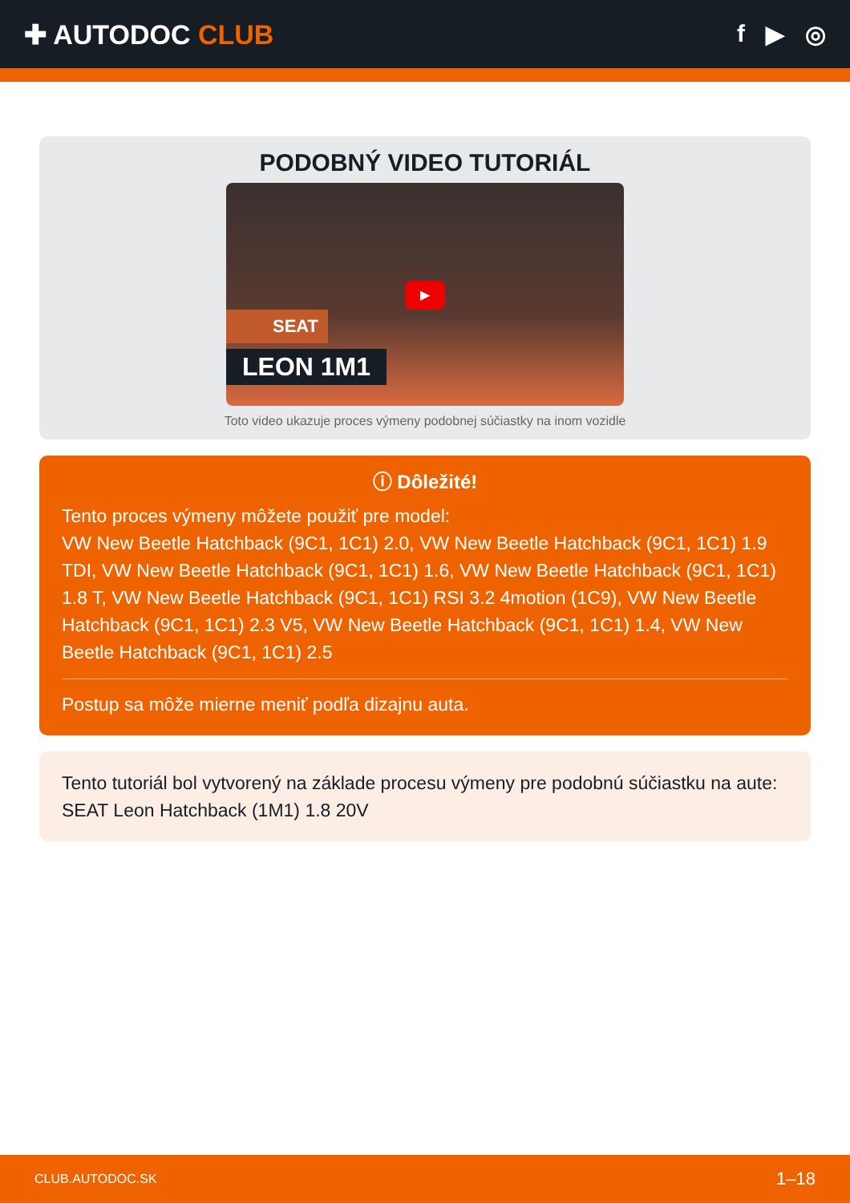✚ AUTODOC CLUB f ▶ ◎
PODOBNÝ VIDEO TUTORIÁL
▶
SEAT
LEON 1M1
Toto video ukazuje proces výmeny podobnej súčiastky na inom vozidle
ⓘ Dôležité!
Tento proces výmeny môžete použiť pre model:
VW New Beetle Hatchback (9C1, 1C1) 2.0, VW New Beetle Hatchback (9C1, 1C1) 1.9 TDI, VW New Beetle Hatchback (9C1, 1C1) 1.6, VW New Beetle Hatchback (9C1, 1C1) 1.8 T, VW New Beetle Hatchback (9C1, 1C1) RSI 3.2 4motion (1C9), VW New Beetle Hatchback (9C1, 1C1) 2.3 V5, VW New Beetle Hatchback (9C1, 1C1) 1.4, VW New Beetle Hatchback (9C1, 1C1) 2.5
Postup sa môže mierne meniť podľa dizajnu auta.
Tento tutoriál bol vytvorený na základe procesu výmeny pre podobnú súčiastku na aute: SEAT Leon Hatchback (1M1) 1.8 20V
CLUB.AUTODOC.SK 1–18